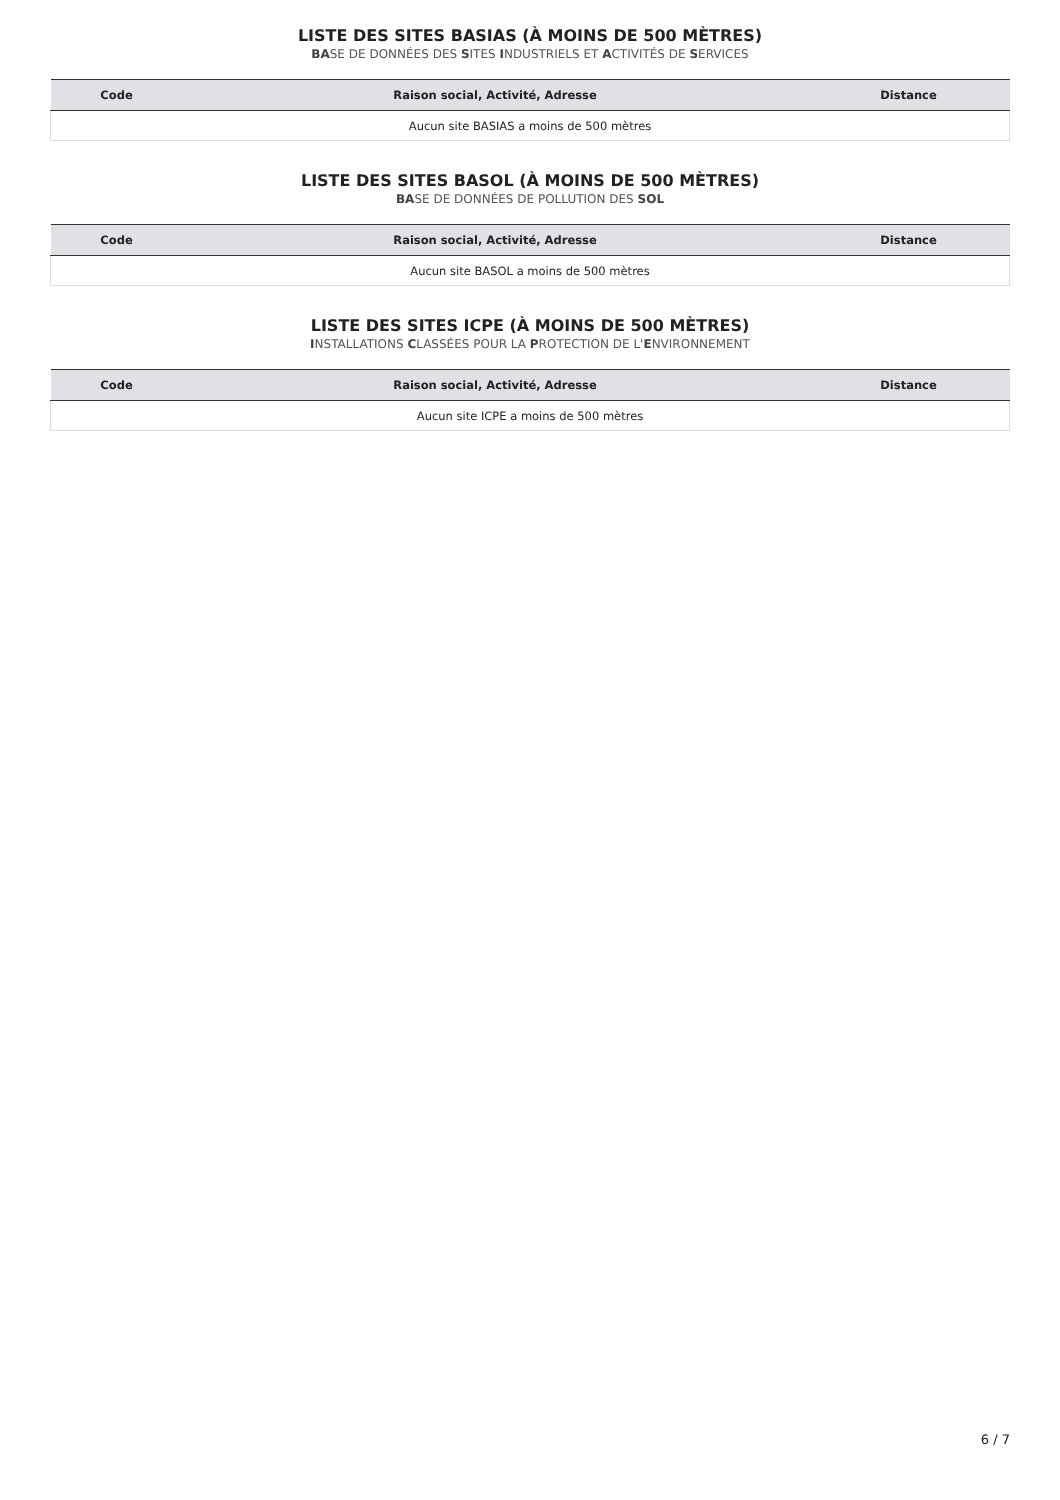LISTE DES SITES BASIAS (À MOINS DE 500 MÈTRES)
BASE DE DONNÉES DES SITES INDUSTRIELS ET ACTIVITÉS DE SERVICES
| Code | Raison social, Activité, Adresse | Distance |
| --- | --- | --- |
| Aucun site BASIAS a moins de 500 mètres | | |
LISTE DES SITES BASOL (À MOINS DE 500 MÈTRES)
BASE DE DONNÉES DE POLLUTION DES SOL
| Code | Raison social, Activité, Adresse | Distance |
| --- | --- | --- |
| Aucun site BASOL a moins de 500 mètres | | |
LISTE DES SITES ICPE (À MOINS DE 500 MÈTRES)
INSTALLATIONS CLASSÉES POUR LA PROTECTION DE L'ENVIRONNEMENT
| Code | Raison social, Activité, Adresse | Distance |
| --- | --- | --- |
| Aucun site ICPE a moins de 500 mètres | | |
6 / 7